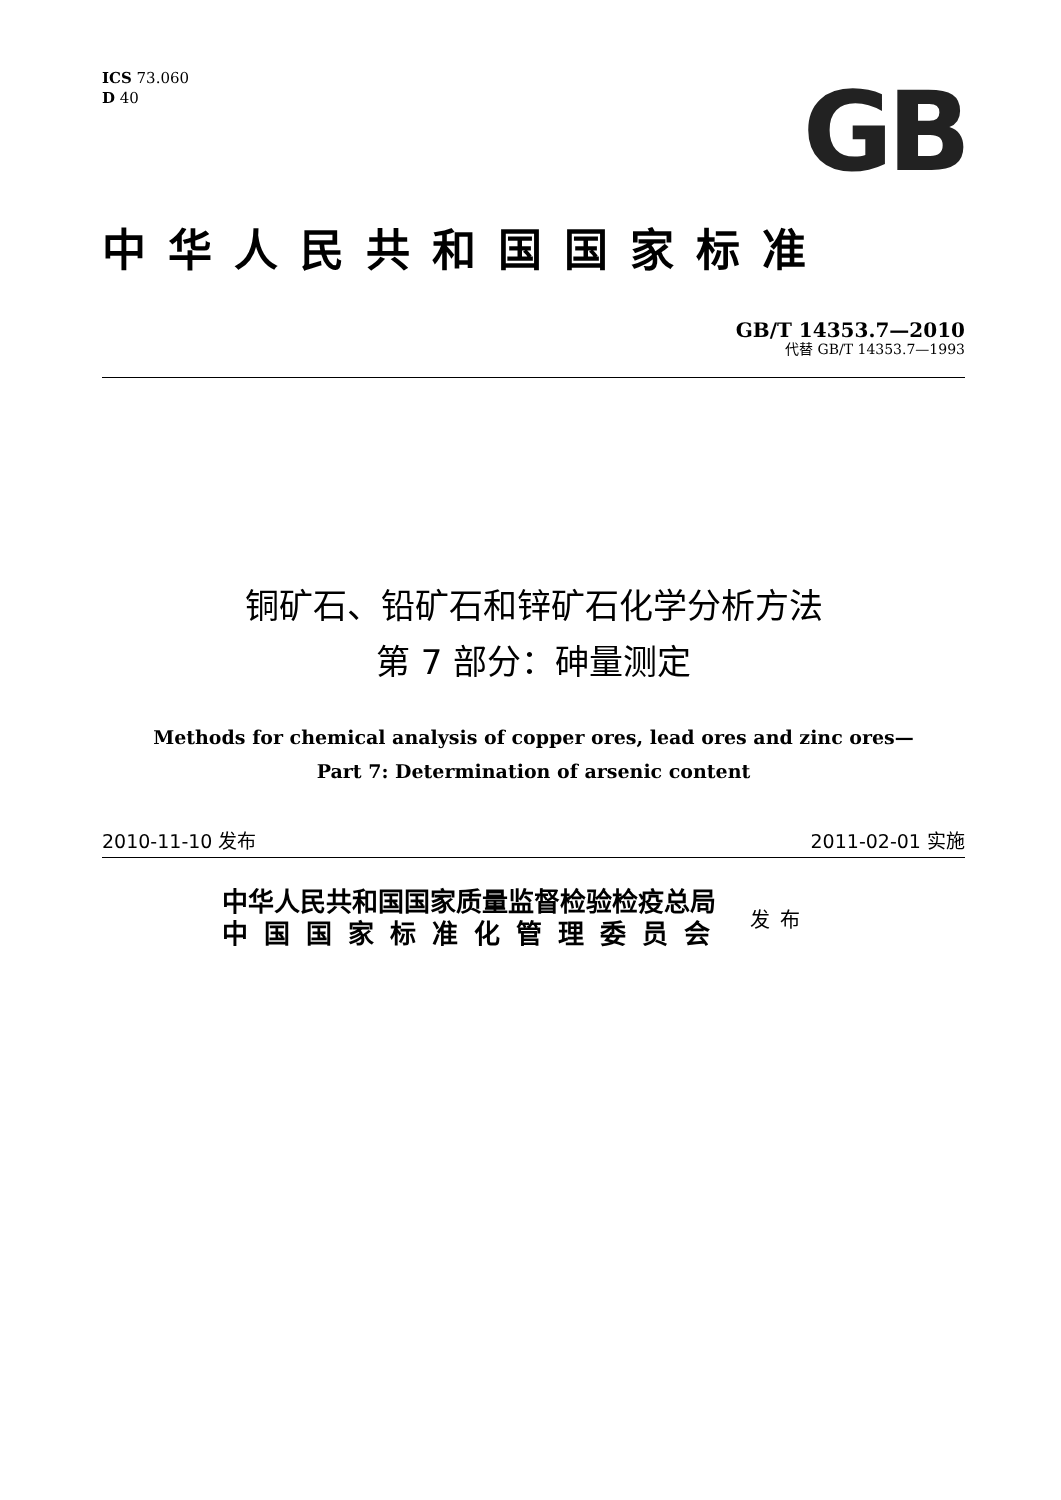ICS 73.060
D 40
GB
中华人民共和国国家标准
GB/T 14353.7—2010
代替 GB/T 14353.7—1993
铜矿石、铅矿石和锌矿石化学分析方法
第 7 部分：砷量测定
Methods for chemical analysis of copper ores, lead ores and zinc ores—
Part 7: Determination of arsenic content
2010-11-10 发布 2011-02-01 实施
中华人民共和国国家质量监督检验检疫总局
中国国家标准化管理委员会
发布